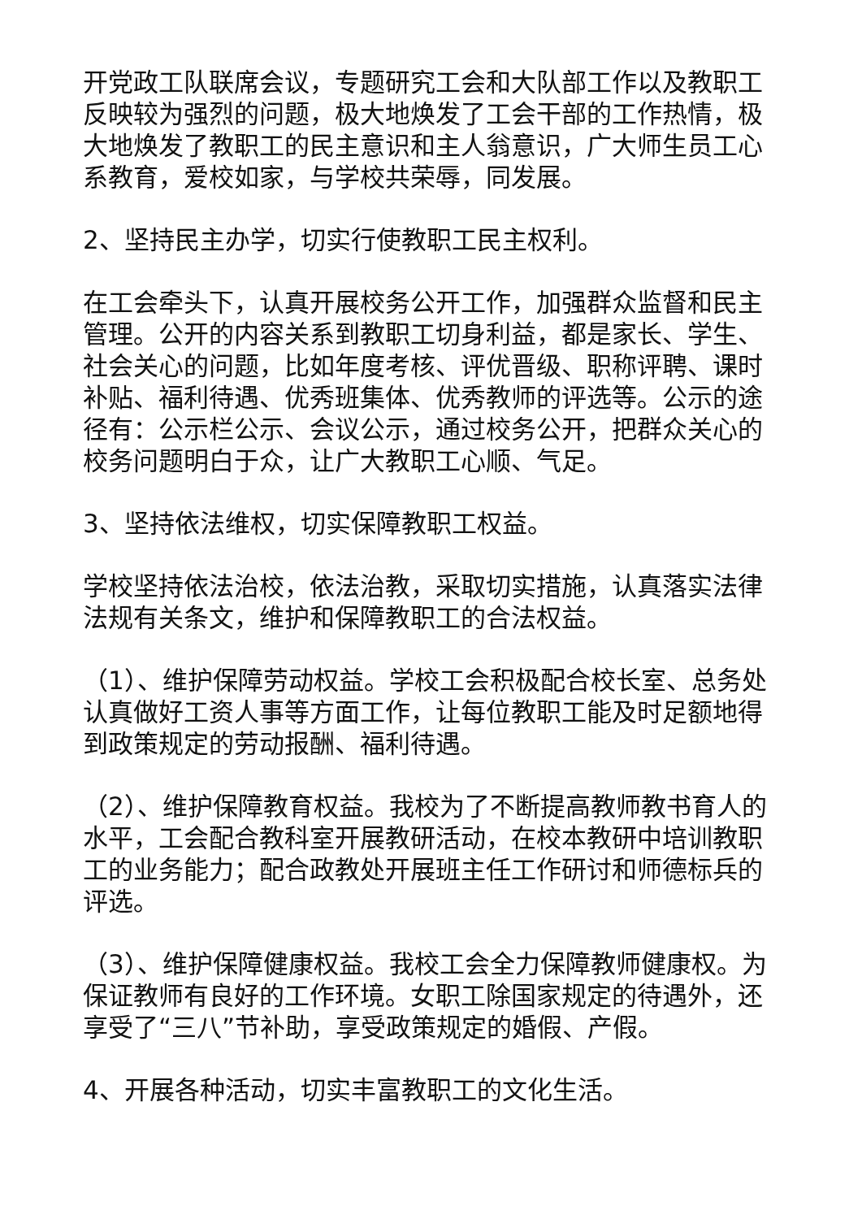开党政工队联席会议，专题研究工会和大队部工作以及教职工反映较为强烈的问题，极大地焕发了工会干部的工作热情，极大地焕发了教职工的民主意识和主人翁意识，广大师生员工心系教育，爱校如家，与学校共荣辱，同发展。
2、坚持民主办学，切实行使教职工民主权利。
在工会牵头下，认真开展校务公开工作，加强群众监督和民主管理。公开的内容关系到教职工切身利益，都是家长、学生、社会关心的问题，比如年度考核、评优晋级、职称评聘、课时补贴、福利待遇、优秀班集体、优秀教师的评选等。公示的途径有：公示栏公示、会议公示，通过校务公开，把群众关心的校务问题明白于众，让广大教职工心顺、气足。
3、坚持依法维权，切实保障教职工权益。
学校坚持依法治校，依法治教，采取切实措施，认真落实法律法规有关条文，维护和保障教职工的合法权益。
（1）、维护保障劳动权益。学校工会积极配合校长室、总务处认真做好工资人事等方面工作，让每位教职工能及时足额地得到政策规定的劳动报酬、福利待遇。
（2）、维护保障教育权益。我校为了不断提高教师教书育人的水平，工会配合教科室开展教研活动，在校本教研中培训教职工的业务能力；配合政教处开展班主任工作研讨和师德标兵的评选。
（3）、维护保障健康权益。我校工会全力保障教师健康权。为保证教师有良好的工作环境。女职工除国家规定的待遇外，还享受了“三八”节补助，享受政策规定的婚假、产假。
4、开展各种活动，切实丰富教职工的文化生活。